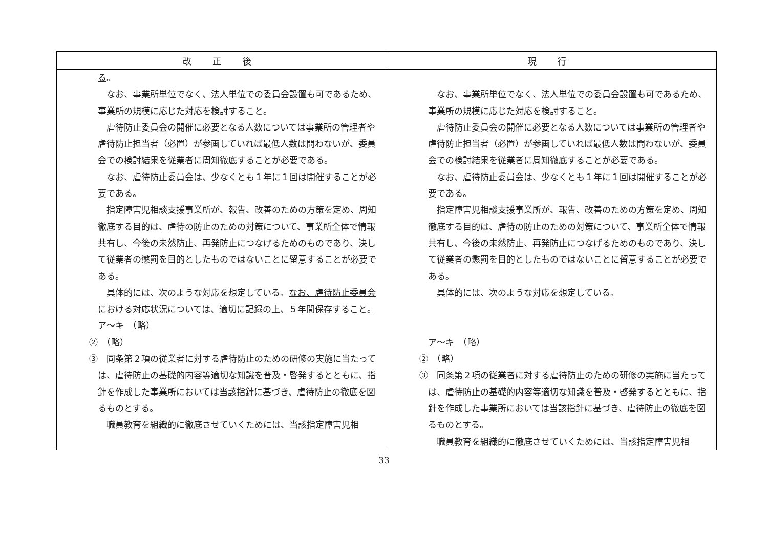| 改 正 後 | 現 行 |
| --- | --- |
| る 。 なお、事業所単位でなく、法人単位での委員会設置も可であるため、事業所の規模に応じた対応を検討すること。 虐待防止委員会の開催に必要となる人数については事業所の管理者や虐待防止担当者（必置）が参画していれば最低人数は問わないが、委員会での検討結果を従業者に周知徹底することが必要である。 なお、虐待防止委員会は、少なくとも１年に１回は開催することが必要である。 指定障害児相談支援事業所が、報告、改善のための方策を定め、周知徹底する目的は、虐待の防止のための対策について、事業所全体で情報共有し、今後の未然防止、再発防止につなげるためのものであり、決して従業者の懲罰を目的としたものではないことに留意することが必要である。 具体的には、次のような対応を想定している。 なお、虐待防止委員会における対応状況については、適切に記録の上、５年間保存すること。 ア～キ （略） ② （略） ③ 同条第２項の従業者に対する虐待防止のための研修の実施に当たっては、虐待防止の基礎的内容等適切な知識を普及・啓発するとともに、指針を作成した事業所においては当該指針に基づき、虐待防止の徹底を図るものとする。 職員教育を組織的に徹底させていくためには、当該指定障害児相 | なお、事業所単位でなく、法人単位での委員会設置も可であるため、事業所の規模に応じた対応を検討すること。 虐待防止委員会の開催に必要となる人数については事業所の管理者や虐待防止担当者（必置）が参画していれば最低人数は問わないが、委員会での検討結果を従業者に周知徹底することが必要である。 なお、虐待防止委員会は、少なくとも１年に１回は開催することが必要である。 指定障害児相談支援事業所が、報告、改善のための方策を定め、周知徹底する目的は、虐待の防止のための対策について、事業所全体で情報共有し、今後の未然防止、再発防止につなげるためのものであり、決して従業者の懲罰を目的としたものではないことに留意することが必要である。 具体的には、次のような対応を想定している。 ア～キ （略） ② （略） ③ 同条第２項の従業者に対する虐待防止のための研修の実施に当たっては、虐待防止の基礎的内容等適切な知識を普及・啓発するとともに、指針を作成した事業所においては当該指針に基づき、虐待防止の徹底を図るものとする。 職員教育を組織的に徹底させていくためには、当該指定障害児相 |
33